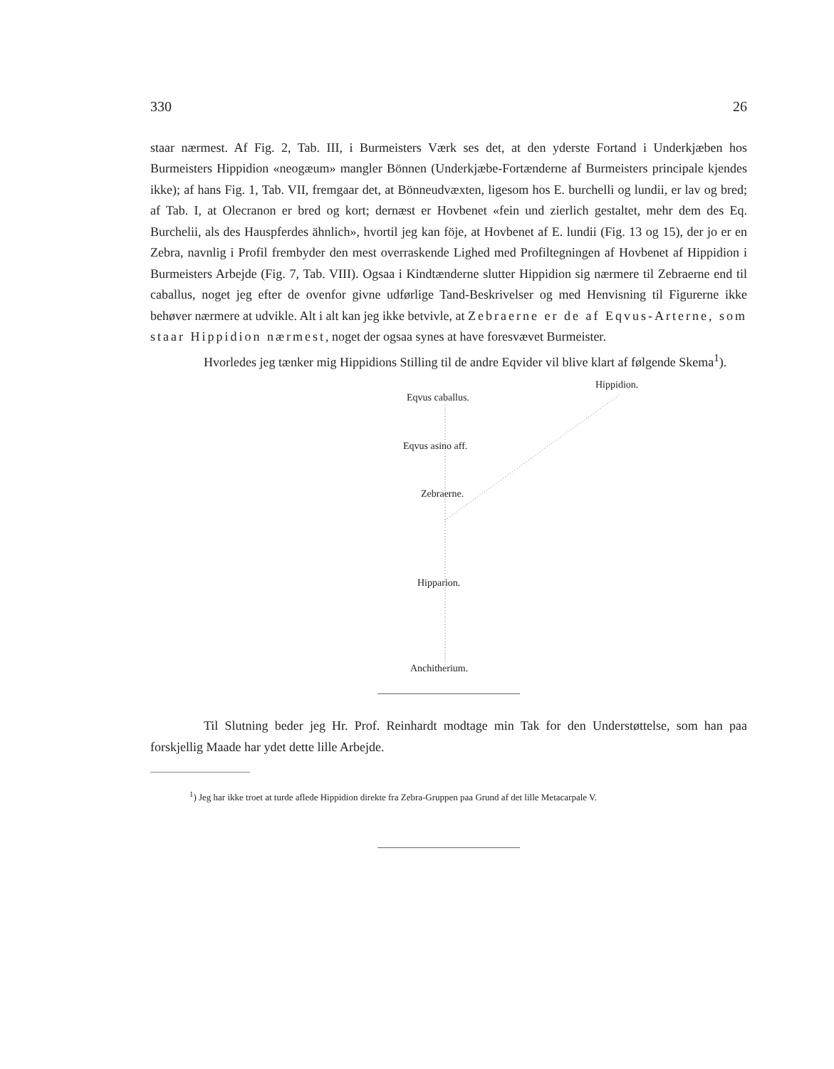330 26
staar nærmest. Af Fig. 2, Tab. III, i Burmeisters Værk ses det, at den yderste Fortand i Underkjæben hos Burmeisters Hippidion «neogæum» mangler Bönnen (Underkjæbe-Fortænderne af Burmeisters principale kjendes ikke); af hans Fig. 1, Tab. VII, fremgaar det, at Bönneudvæxten, ligesom hos E. burchelli og lundii, er lav og bred; af Tab. I, at Olecranon er bred og kort; dernæst er Hovbenet «fein und zierlich gestaltet, mehr dem des Eq. Burchelii, als des Hauspferdes ähnlich», hvortil jeg kan föje, at Hovbenet af E. lundii (Fig. 13 og 15), der jo er en Zebra, navnlig i Profil frembyder den mest overraskende Lighed med Profiltegningen af Hovbenet af Hippidion i Burmeisters Arbejde (Fig. 7, Tab. VIII). Ogsaa i Kindtænderne slutter Hippidion sig nærmere til Zebraerne end til caballus, noget jeg efter de ovenfor givne udførlige Tand-Beskrivelser og med Henvisning til Figurerne ikke behøver nærmere at udvikle. Alt i alt kan jeg ikke betvivle, at Zebraerne er de af Eqvus-Arterne, som staar Hippidion nærmest, noget der ogsaa synes at have foresvævet Burmeister.
Hvorledes jeg tænker mig Hippidions Stilling til de andre Eqvider vil blive klart af følgende Skema<sup>1</sup>).
Eqvus caballus.
Hippidion.
Eqvus asino aff.
Zebraerne.
Hipparion.
Anchitherium.
Til Slutning beder jeg Hr. Prof. Reinhardt modtage min Tak for den Understøttelse, som han paa forskjellig Maade har ydet dette lille Arbejde.
<sup>1</sup>) Jeg har ikke troet at turde aflede Hippidion direkte fra Zebra-Gruppen paa Grund af det lille Metacarpale V.